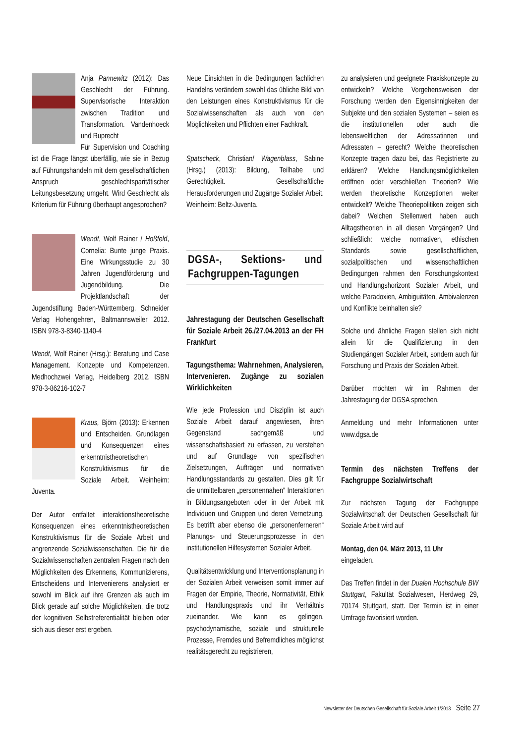Anja Pannewitz (2012): Das Geschlecht der Führung. Supervisorische Interaktion zwischen Tradition und Transformation. Vandenhoeck und Ruprecht
Für Supervision und Coaching ist die Frage längst überfällig, wie sie in Bezug auf Führungshandeln mit dem gesellschaftlichen Anspruch geschlechtsparitätischer Leitungsbesetzung umgeht. Wird Geschlecht als Kriterium für Führung überhaupt angesprochen?
Wendt, Wolf Rainer / Hoßfeld, Cornelia: Bunte junge Praxis. Eine Wirkungsstudie zu 30 Jahren Jugendförderung und Jugendbildung. Die Projektlandschaft der Jugendstiftung Baden-Württemberg. Schneider Verlag Hohengehren, Baltmannsweiler 2012. ISBN 978-3-8340-1140-4
Wendt, Wolf Rainer (Hrsg.): Beratung und Case Management. Konzepte und Kompetenzen. Medhochzwei Verlag, Heidelberg 2012. ISBN 978-3-86216-102-7
Kraus, Björn (2013): Erkennen und Entscheiden. Grundlagen und Konsequenzen eines erkenntnistheoretischen Konstruktivismus für die Soziale Arbeit. Weinheim: Juventa.
Der Autor entfaltet interaktionstheoretische Konsequenzen eines erkenntnistheoretischen Konstruktivismus für die Soziale Arbeit und angrenzende Sozialwissenschaften. Die für die Sozialwissenschaften zentralen Fragen nach den Möglichkeiten des Erkennens, Kommunizierens, Entscheidens und Intervenierens analysiert er sowohl im Blick auf ihre Grenzen als auch im Blick gerade auf solche Möglichkeiten, die trotz der kognitiven Selbstreferentialität bleiben oder sich aus dieser erst ergeben.
Neue Einsichten in die Bedingungen fachlichen Handelns verändern sowohl das übliche Bild von den Leistungen eines Konstruktivismus für die Sozialwissenschaften als auch von den Möglichkeiten und Pflichten einer Fachkraft.
Spatscheck, Christian/ Wagenblass, Sabine (Hrsg.) (2013): Bildung, Teilhabe und Gerechtigkeit. Gesellschaftliche Herausforderungen und Zugänge Sozialer Arbeit. Weinheim: Beltz-Juventa.
DGSA-, Sektions- und Fachgruppen-Tagungen
Jahrestagung der Deutschen Gesellschaft für Soziale Arbeit 26./27.04.2013 an der FH Frankfurt
Tagungsthema: Wahrnehmen, Analysieren, Intervenieren. Zugänge zu sozialen Wirklichkeiten
Wie jede Profession und Disziplin ist auch Soziale Arbeit darauf angewiesen, ihren Gegenstand sachgemäß und wissenschaftsbasiert zu erfassen, zu verstehen und auf Grundlage von spezifischen Zielsetzungen, Aufträgen und normativen Handlungsstandards zu gestalten. Dies gilt für die unmittelbaren „personennahen“ Interaktionen in Bildungsangeboten oder in der Arbeit mit Individuen und Gruppen und deren Vernetzung. Es betrifft aber ebenso die „personenferneren“ Planungs- und Steuerungsprozesse in den institutionellen Hilfesystemen Sozialer Arbeit.
Qualitätsentwicklung und Interventionsplanung in der Sozialen Arbeit verweisen somit immer auf Fragen der Empirie, Theorie, Normativität, Ethik und Handlungspraxis und ihr Verhältnis zueinander. Wie kann es gelingen, psychodynamische, soziale und strukturelle Prozesse, Fremdes und Befremdliches möglichst realitätsgerecht zu registrieren,
zu analysieren und geeignete Praxiskonzepte zu entwickeln? Welche Vorgehensweisen der Forschung werden den Eigensinnigkeiten der Subjekte und den sozialen Systemen – seien es die institutionellen oder auch die lebensweltlichen der Adressatinnen und Adressaten – gerecht? Welche theoretischen Konzepte tragen dazu bei, das Registrierte zu erklären? Welche Handlungsmöglichkeiten eröffnen oder verschließen Theorien? Wie werden theoretische Konzeptionen weiter entwickelt? Welche Theoriepolitiken zeigen sich dabei? Welchen Stellenwert haben auch Alltagstheorien in all diesen Vorgängen? Und schließlich: welche normativen, ethischen Standards sowie gesellschaftlichen, sozialpolitischen und wissenschaftlichen Bedingungen rahmen den Forschungskontext und Handlungshorizont Sozialer Arbeit, und welche Paradoxien, Ambiguitäten, Ambivalenzen und Konflikte beinhalten sie?
Solche und ähnliche Fragen stellen sich nicht allein für die Qualifizierung in den Studiengängen Sozialer Arbeit, sondern auch für Forschung und Praxis der Sozialen Arbeit.
Darüber möchten wir im Rahmen der Jahrestagung der DGSA sprechen.
Anmeldung und mehr Informationen unter www.dgsa.de
Termin des nächsten Treffens der Fachgruppe Sozialwirtschaft
Zur nächsten Tagung der Fachgruppe Sozialwirtschaft der Deutschen Gesellschaft für Soziale Arbeit wird auf
Montag, den 04. März 2013, 11 Uhr
eingeladen.
Das Treffen findet in der Dualen Hochschule BW Stuttgart, Fakultät Sozialwesen, Herdweg 29, 70174 Stuttgart, statt. Der Termin ist in einer Umfrage favorisiert worden.
Newsletter der Deutschen Gesellschaft für Soziale Arbeit 1/2013 Seite 27